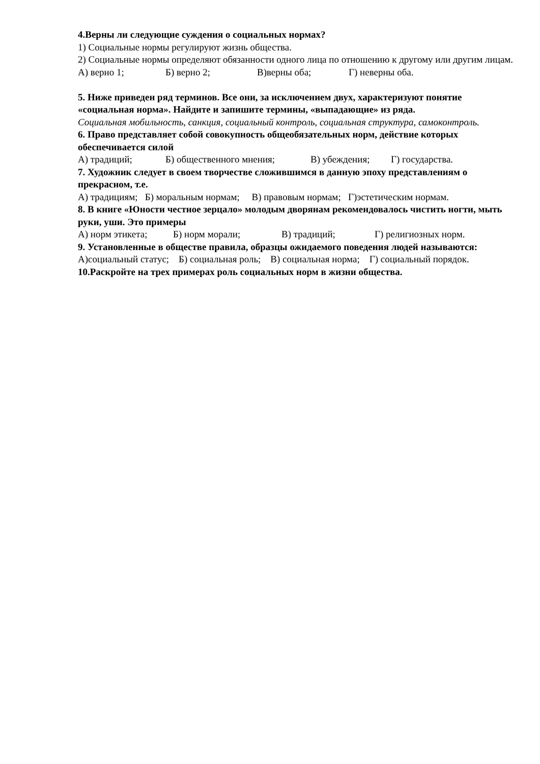4.Верны ли следующие суждения о социальных нормах?
1) Социальные нормы регулируют жизнь общества.
2) Социальные нормы определяют обязанности одного лица по отношению к другому или другим лицам.
А) верно 1; Б) верно 2; В)верны оба; Г) неверны оба.
5. Ниже приведен ряд терминов. Все они, за исключением двух, характеризуют понятие «социальная норма». Найдите и запишите термины, «выпадающие» из ряда.
Социальная мобильность, санкция, социальный контроль, социальная структура, самоконтроль.
6. Право представляет собой совокупность общеобязательных норм, действие которых обеспечивается силой
А) традиций; Б) общественного мнения; В) убеждения; Г) государства.
7. Художник следует в своем творчестве сложившимся в данную эпоху представлениям о прекрасном, т.е.
А) традициям; Б) моральным нормам; В) правовым нормам; Г)эстетическим нормам.
8. В книге «Юности честное зерцало» молодым дворянам рекомендовалось чистить ногти, мыть руки, уши. Это примеры
А) норм этикета; Б) норм морали; В) традиций; Г) религиозных норм.
9. Установленные в обществе правила, образцы ожидаемого поведения людей называются:
А)социальный статус; Б) социальная роль; В) социальная норма; Г) социальный порядок.
10.Раскройте на трех примерах роль социальных норм в жизни общества.